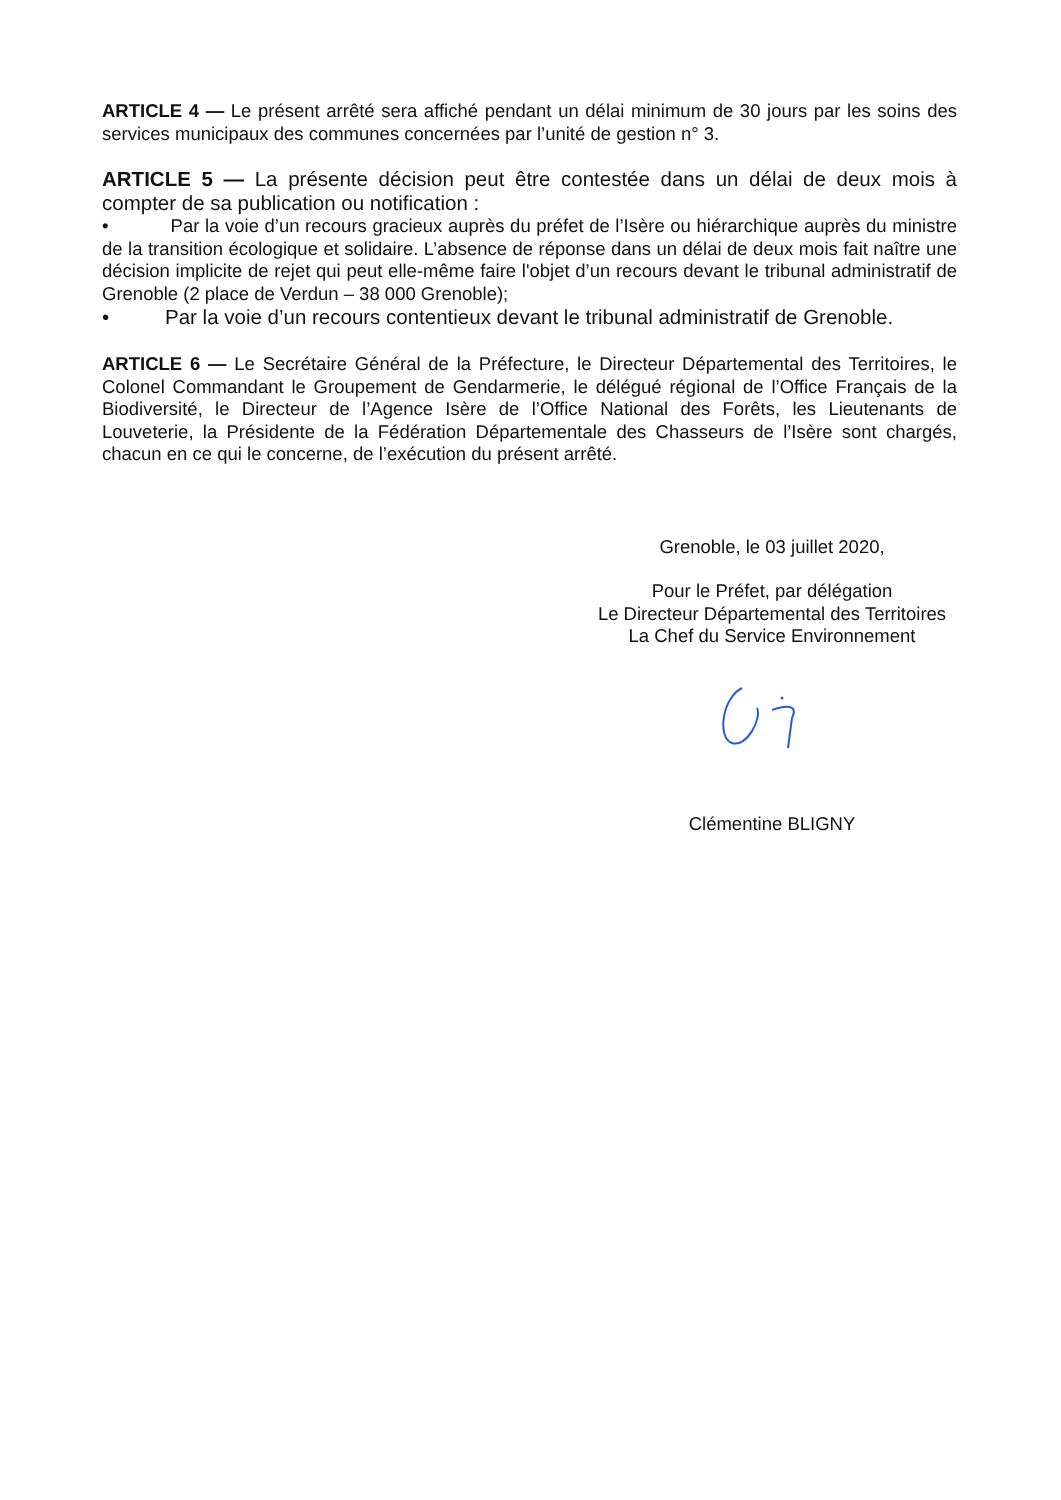ARTICLE 4 — Le présent arrêté sera affiché pendant un délai minimum de 30 jours par les soins des services municipaux des communes concernées par l’unité de gestion n° 3.
ARTICLE 5 — La présente décision peut être contestée dans un délai de deux mois à compter de sa publication ou notification :
• Par la voie d’un recours gracieux auprès du préfet de l’Isère ou hiérarchique auprès du ministre de la transition écologique et solidaire. L’absence de réponse dans un délai de deux mois fait naître une décision implicite de rejet qui peut elle-même faire l'objet d’un recours devant le tribunal administratif de Grenoble (2 place de Verdun – 38 000 Grenoble);
• Par la voie d’un recours contentieux devant le tribunal administratif de Grenoble.
ARTICLE 6 — Le Secrétaire Général de la Préfecture, le Directeur Départemental des Territoires, le Colonel Commandant le Groupement de Gendarmerie, le délégué régional de l’Office Français de la Biodiversité, le Directeur de l’Agence Isère de l’Office National des Forêts, les Lieutenants de Louveterie, la Présidente de la Fédération Départementale des Chasseurs de l’Isère sont chargés, chacun en ce qui le concerne, de l’exécution du présent arrêté.
Grenoble, le 03 juillet 2020,
Pour le Préfet, par délégation
Le Directeur Départemental des Territoires
La Chef du Service Environnement
Clémentine BLIGNY